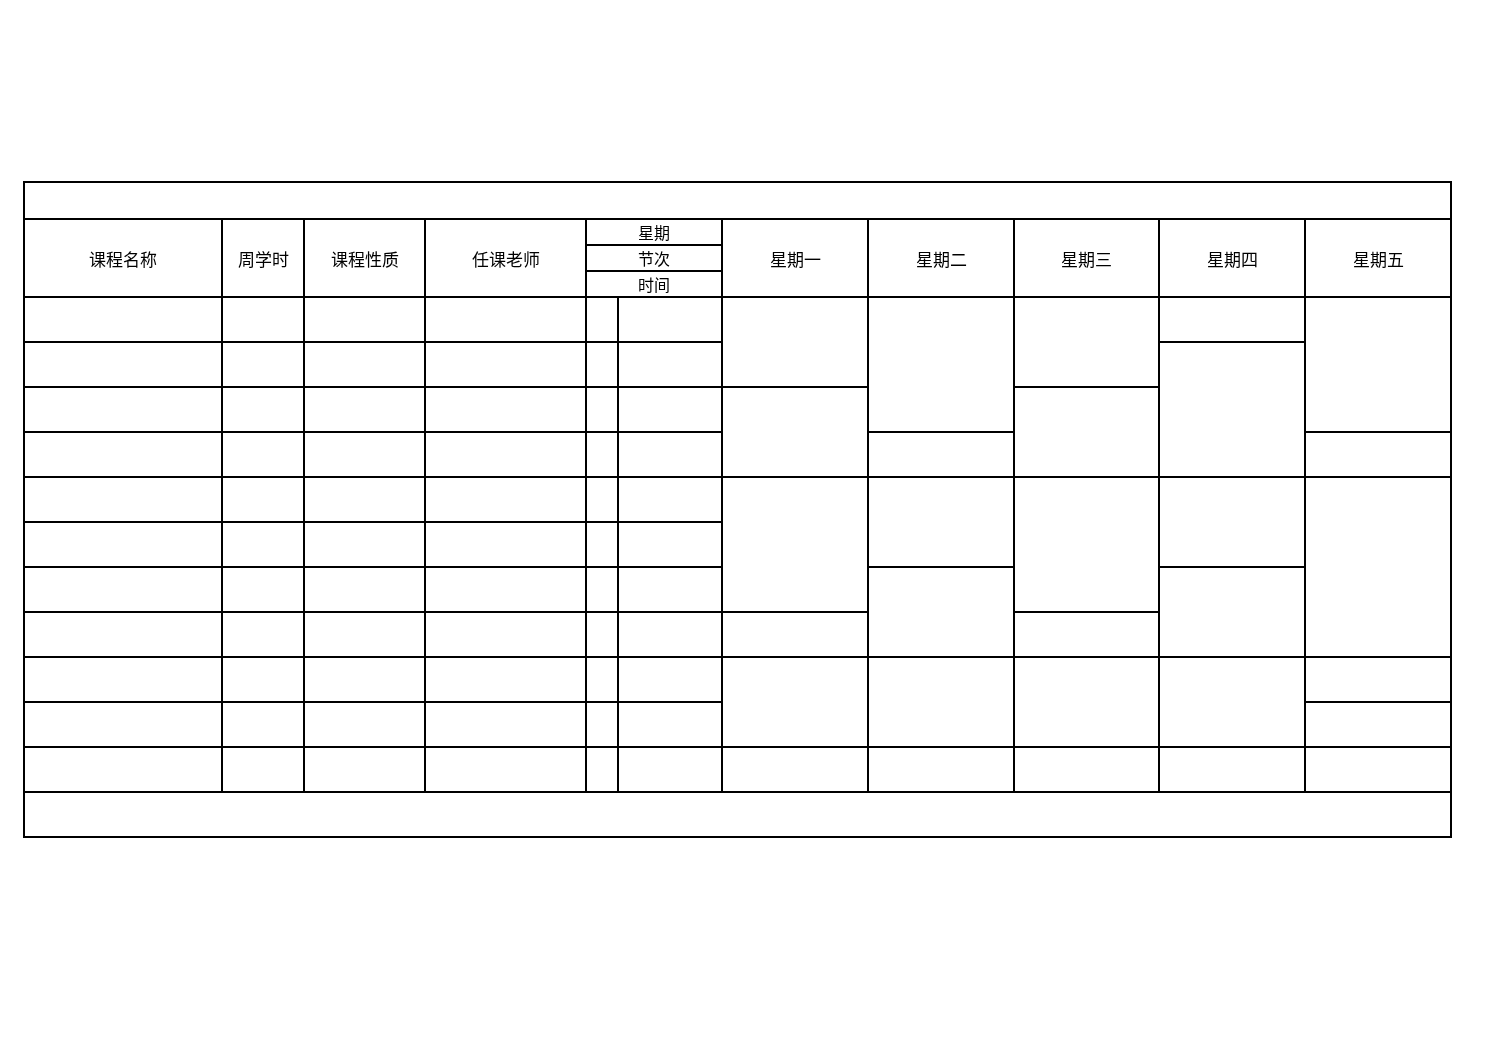| 课程名称 | 周学时 | 课程性质 | 任课老师 | 星期 | | 星期一 | 星期二 | 星期三 | 星期四 | 星期五 |
| --- | --- | --- | --- | --- | --- | --- | --- | --- | --- | --- |
| | | | | 节次 | | | | | | |
| | | | | 时间 | | | | | | |